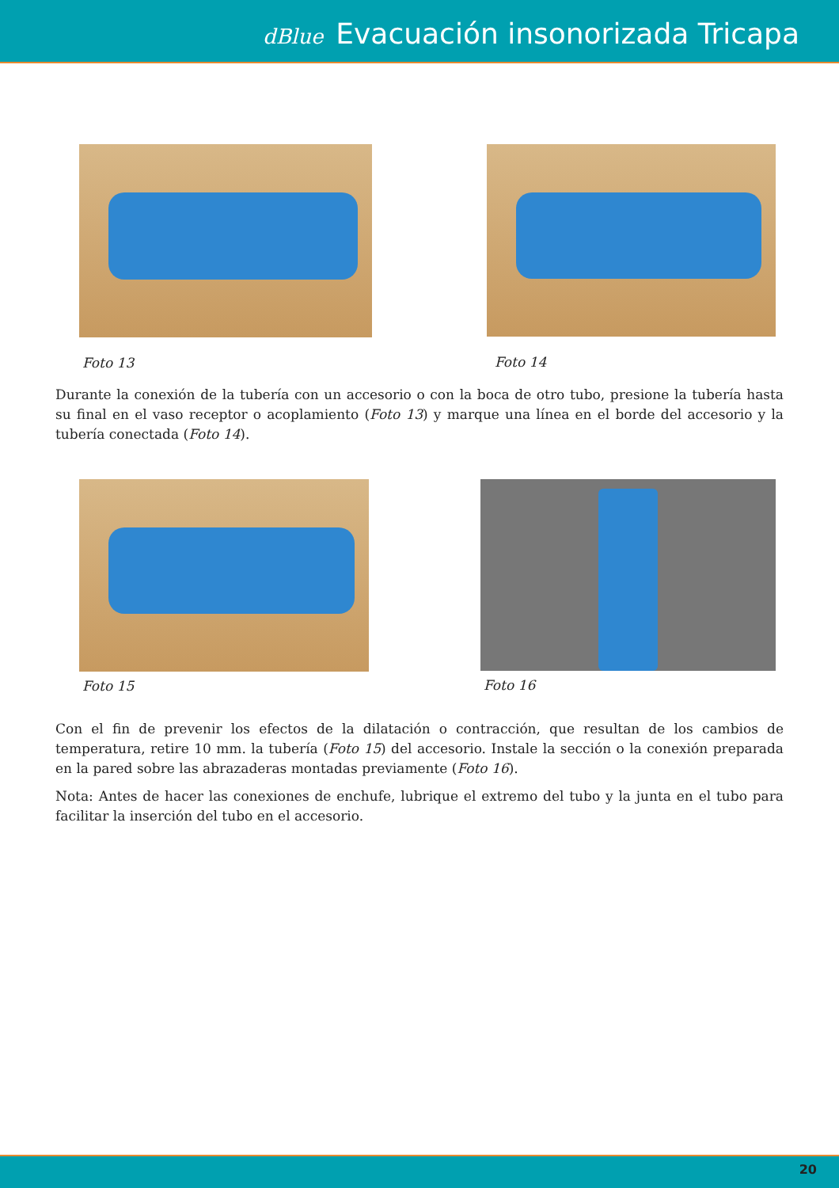dBlue Evacuación insonorizada Tricapa
Foto 13 Foto 14
Durante la conexión de la tubería con un accesorio o con la boca de otro tubo, presione la tubería hasta su final en el vaso receptor o acoplamiento (Foto 13) y marque una línea en el borde del accesorio y la tubería conectada (Foto 14).
Foto 15 Foto 16
Con el fin de prevenir los efectos de la dilatación o contracción, que resultan de los cambios de temperatura, retire 10 mm. la tubería (Foto 15) del accesorio. Instale la sección o la conexión preparada en la pared sobre las abrazaderas montadas previamente (Foto 16).
Nota: Antes de hacer las conexiones de enchufe, lubrique el extremo del tubo y la junta en el tubo para facilitar la inserción del tubo en el accesorio.
20